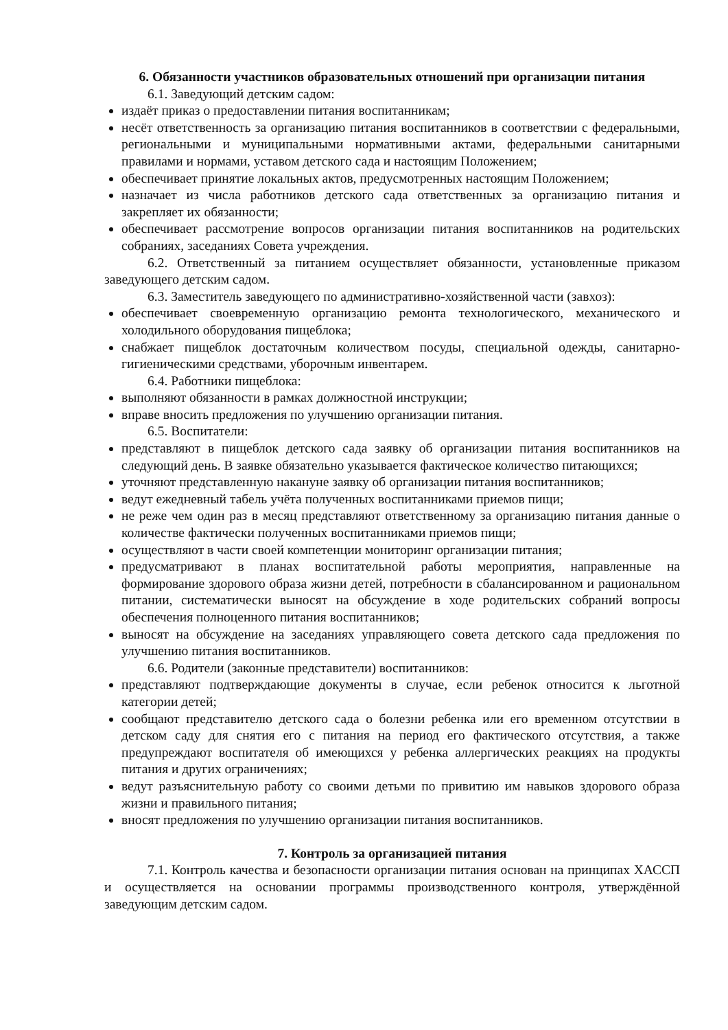6. Обязанности участников образовательных отношений при организации питания
6.1. Заведующий детским садом:
издаёт приказ о предоставлении питания воспитанникам;
несёт ответственность за организацию питания воспитанников в соответствии с федеральными, региональными и муниципальными нормативными актами, федеральными санитарными правилами и нормами, уставом детского сада и настоящим Положением;
обеспечивает принятие локальных актов, предусмотренных настоящим Положением;
назначает из числа работников детского сада ответственных за организацию питания и закрепляет их обязанности;
обеспечивает рассмотрение вопросов организации питания воспитанников на родительских собраниях, заседаниях Совета учреждения.
6.2. Ответственный за питанием осуществляет обязанности, установленные приказом заведующего детским садом.
6.3. Заместитель заведующего по административно-хозяйственной части (завхоз):
обеспечивает своевременную организацию ремонта технологического, механического и холодильного оборудования пищеблока;
снабжает пищеблок достаточным количеством посуды, специальной одежды, санитарно-гигиеническими средствами, уборочным инвентарем.
6.4. Работники пищеблока:
выполняют обязанности в рамках должностной инструкции;
вправе вносить предложения по улучшению организации питания.
6.5. Воспитатели:
представляют в пищеблок детского сада заявку об организации питания воспитанников на следующий день. В заявке обязательно указывается фактическое количество питающихся;
уточняют представленную накануне заявку об организации питания воспитанников;
ведут ежедневный табель учёта полученных воспитанниками приемов пищи;
не реже чем один раз в месяц представляют ответственному за организацию питания данные о количестве фактически полученных воспитанниками приемов пищи;
осуществляют в части своей компетенции мониторинг организации питания;
предусматривают в планах воспитательной работы мероприятия, направленные на формирование здорового образа жизни детей, потребности в сбалансированном и рациональном питании, систематически выносят на обсуждение в ходе родительских собраний вопросы обеспечения полноценного питания воспитанников;
выносят на обсуждение на заседаниях управляющего совета детского сада предложения по улучшению питания воспитанников.
6.6. Родители (законные представители) воспитанников:
представляют подтверждающие документы в случае, если ребенок относится к льготной категории детей;
сообщают представителю детского сада о болезни ребенка или его временном отсутствии в детском саду для снятия его с питания на период его фактического отсутствия, а также предупреждают воспитателя об имеющихся у ребенка аллергических реакциях на продукты питания и других ограничениях;
ведут разъяснительную работу со своими детьми по привитию им навыков здорового образа жизни и правильного питания;
вносят предложения по улучшению организации питания воспитанников.
7. Контроль за организацией питания
7.1. Контроль качества и безопасности организации питания основан на принципах ХАССП и осуществляется на основании программы производственного контроля, утверждённой заведующим детским садом.